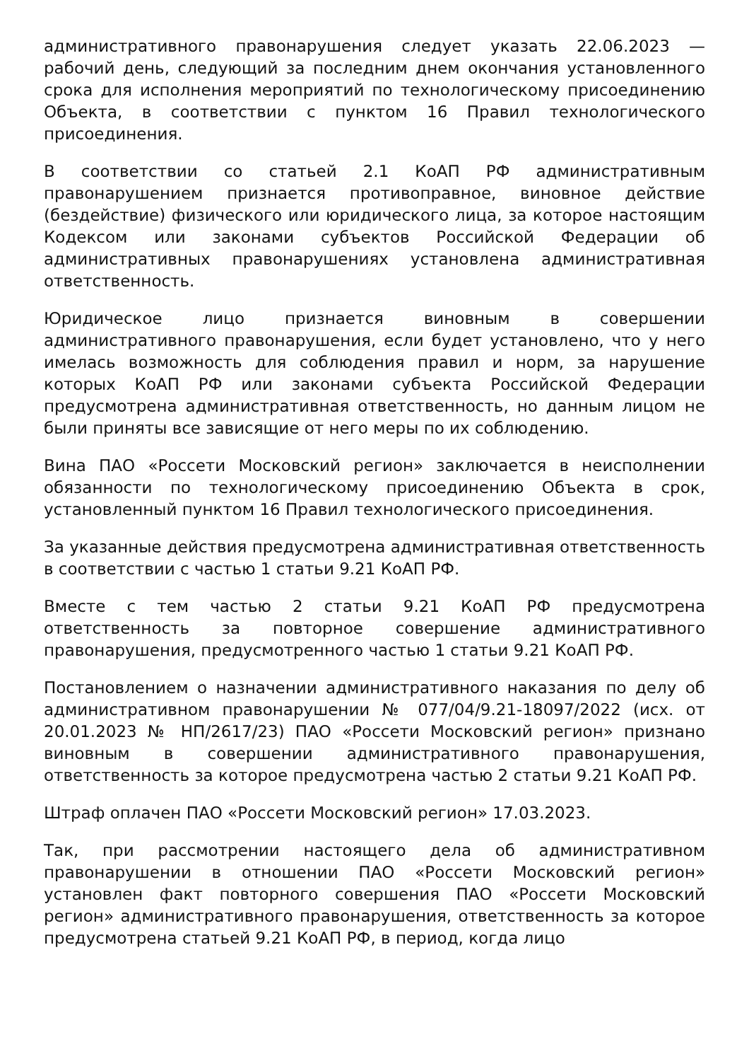административного правонарушения следует указать 22.06.2023 — рабочий день, следующий за последним днем окончания установленного срока для исполнения мероприятий по технологическому присоединению Объекта, в соответствии с пунктом 16 Правил технологического присоединения.
В соответствии со статьей 2.1 КоАП РФ административным правонарушением признается противоправное, виновное действие (бездействие) физического или юридического лица, за которое настоящим Кодексом или законами субъектов Российской Федерации об административных правонарушениях установлена административная ответственность.
Юридическое лицо признается виновным в совершении административного правонарушения, если будет установлено, что у него имелась возможность для соблюдения правил и норм, за нарушение которых КоАП РФ или законами субъекта Российской Федерации предусмотрена административная ответственность, но данным лицом не были приняты все зависящие от него меры по их соблюдению.
Вина ПАО «Россети Московский регион» заключается в неисполнении обязанности по технологическому присоединению Объекта в срок, установленный пунктом 16 Правил технологического присоединения.
За указанные действия предусмотрена административная ответственность в соответствии с частью 1 статьи 9.21 КоАП РФ.
Вместе с тем частью 2 статьи 9.21 КоАП РФ предусмотрена ответственность за повторное совершение административного правонарушения, предусмотренного частью 1 статьи 9.21 КоАП РФ.
Постановлением о назначении административного наказания по делу об административном правонарушении № 077/04/9.21-18097/2022 (исх. от 20.01.2023 № НП/2617/23) ПАО «Россети Московский регион» признано виновным в совершении административного правонарушения, ответственность за которое предусмотрена частью 2 статьи 9.21 КоАП РФ.
Штраф оплачен ПАО «Россети Московский регион» 17.03.2023.
Так, при рассмотрении настоящего дела об административном правонарушении в отношении ПАО «Россети Московский регион» установлен факт повторного совершения ПАО «Россети Московский регион» административного правонарушения, ответственность за которое предусмотрена статьей 9.21 КоАП РФ, в период, когда лицо